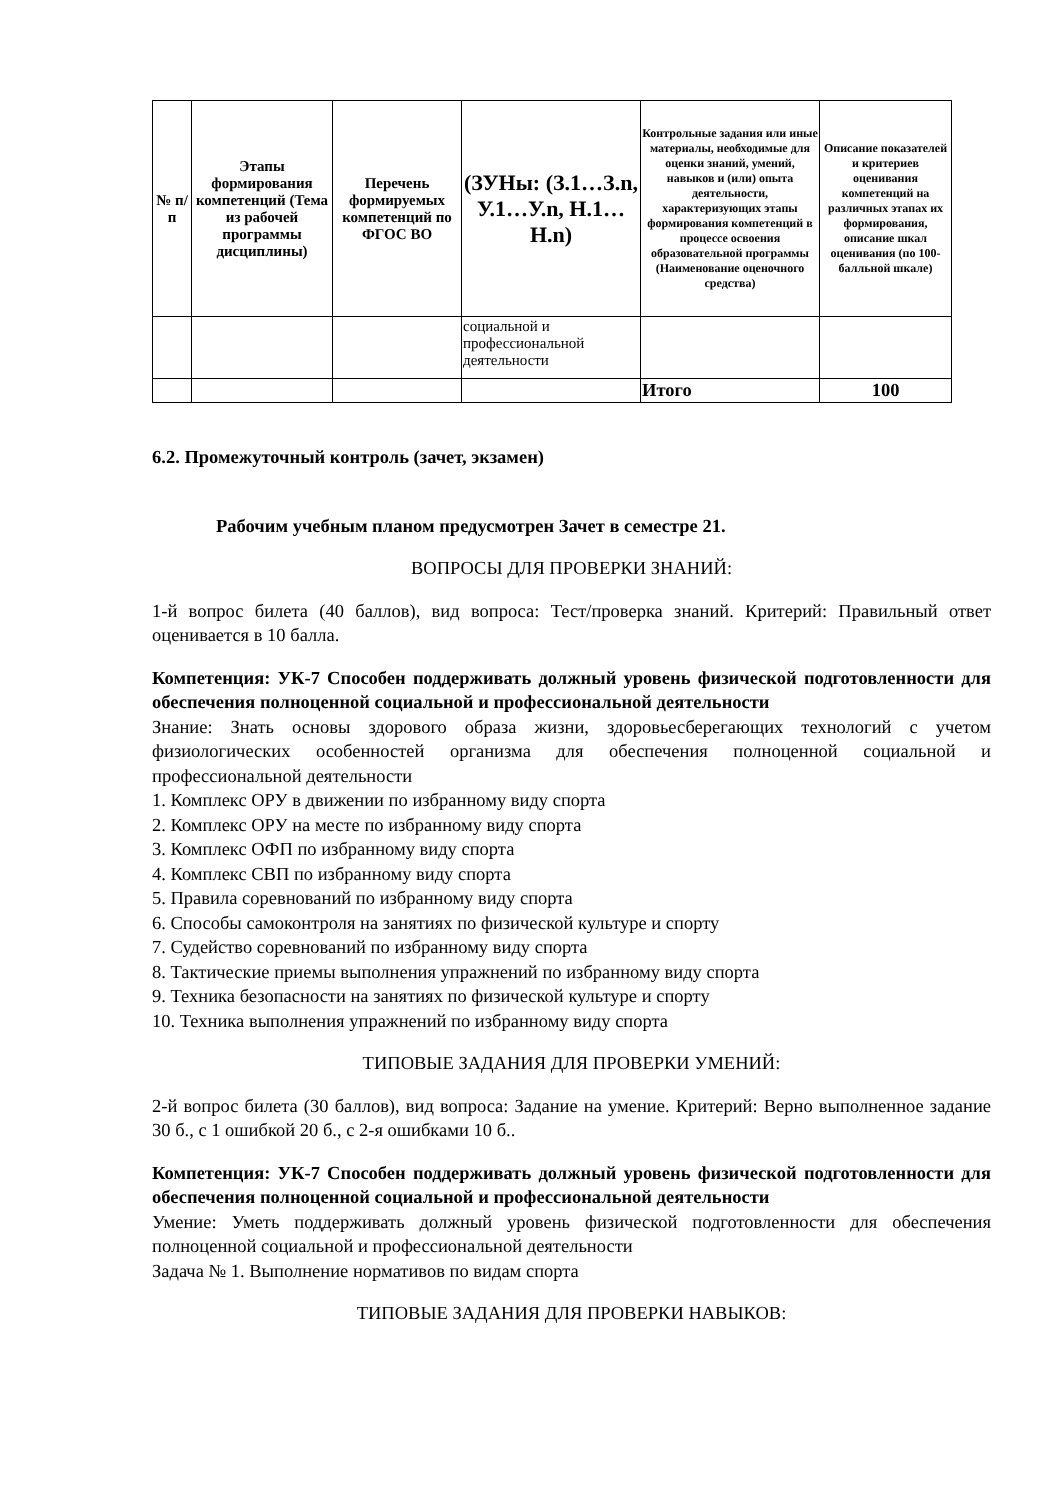| № п/п | Этапы формирования компетенций (Тема из рабочей программы дисциплины) | Перечень формируемых компетенций по ФГОС ВО | (ЗУНы: (З.1…З.n, У.1…У.n, Н.1…Н.n) | Контрольные задания или иные материалы, необходимые для оценки знаний, умений, навыков и (или) опыта деятельности, характеризующих этапы формирования компетенций в процессе освоения образовательной программы (Наименование оценочного средства) | Описание показателей и критериев оценивания компетенций на различных этапах их формирования, описание шкал оценивания (по 100-балльной шкале) |
| --- | --- | --- | --- | --- | --- |
| | | | социальной и профессиональной деятельности | | |
| | | | | Итого | 100 |
6.2. Промежуточный контроль (зачет, экзамен)
Рабочим учебным планом предусмотрен Зачет в семестре 21.
ВОПРОСЫ ДЛЯ ПРОВЕРКИ ЗНАНИЙ:
1-й вопрос билета (40 баллов), вид вопроса: Тест/проверка знаний. Критерий: Правильный ответ оценивается в 10 балла.
Компетенция: УК-7 Способен поддерживать должный уровень физической подготовленности для обеспечения полноценной социальной и профессиональной деятельности
Знание: Знать основы здорового образа жизни, здоровьесберегающих технологий с учетом физиологических особенностей организма для обеспечения полноценной социальной и профессиональной деятельности
1. Комплекс ОРУ в движении по избранному виду спорта
2. Комплекс ОРУ на месте по избранному виду спорта
3. Комплекс ОФП по избранному виду спорта
4. Комплекс СВП по избранному виду спорта
5. Правила соревнований по избранному виду спорта
6. Способы самоконтроля на занятиях по физической культуре и спорту
7. Судейство соревнований по избранному виду спорта
8. Тактические приемы выполнения упражнений по избранному виду спорта
9. Техника безопасности на занятиях по физической культуре и спорту
10. Техника выполнения упражнений по избранному виду спорта
ТИПОВЫЕ ЗАДАНИЯ ДЛЯ ПРОВЕРКИ УМЕНИЙ:
2-й вопрос билета (30 баллов), вид вопроса: Задание на умение. Критерий: Верно выполненное задание 30 б., с 1 ошибкой 20 б., с 2-я ошибками 10 б..
Компетенция: УК-7 Способен поддерживать должный уровень физической подготовленности для обеспечения полноценной социальной и профессиональной деятельности
Умение: Уметь поддерживать должный уровень физической подготовленности для обеспечения полноценной социальной и профессиональной деятельности
Задача № 1. Выполнение нормативов по видам спорта
ТИПОВЫЕ ЗАДАНИЯ ДЛЯ ПРОВЕРКИ НАВЫКОВ: